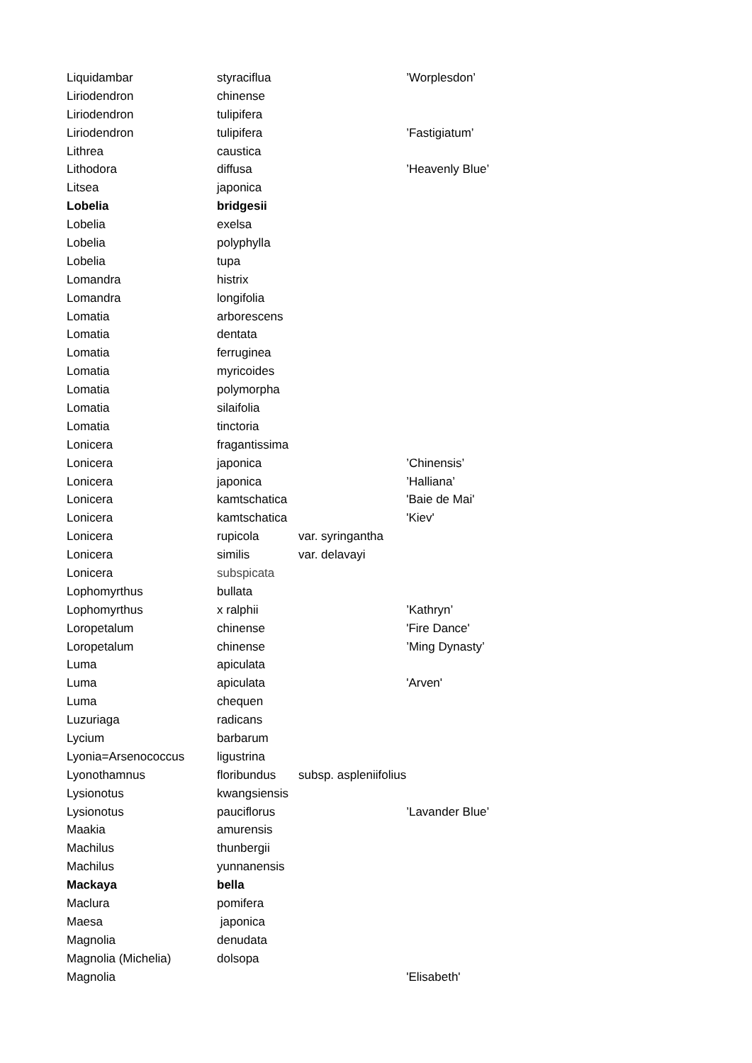| Liquidambar | styraciflua | | ’Worplesdon’ |
| Liriodendron | chinense | | |
| Liriodendron | tulipifera | | |
| Liriodendron | tulipifera | | ’Fastigiatum’ |
| Lithrea | caustica | | |
| Lithodora | diffusa | | ’Heavenly Blue’ |
| Litsea | japonica | | |
| Lobelia | bridgesii | | |
| Lobelia | exelsa | | |
| Lobelia | polyphylla | | |
| Lobelia | tupa | | |
| Lomandra | histrix | | |
| Lomandra | longifolia | | |
| Lomatia | arborescens | | |
| Lomatia | dentata | | |
| Lomatia | ferruginea | | |
| Lomatia | myricoides | | |
| Lomatia | polymorpha | | |
| Lomatia | silaifolia | | |
| Lomatia | tinctoria | | |
| Lonicera | fragantissima | | |
| Lonicera | japonica | | ’Chinensis’ |
| Lonicera | japonica | | ’Halliana’ |
| Lonicera | kamtschatica | | 'Baie de Mai' |
| Lonicera | kamtschatica | | 'Kiev' |
| Lonicera | rupicola | var. syringantha | |
| Lonicera | similis | var. delavayi | |
| Lonicera | subspicata | | |
| Lophomyrthus | bullata | | |
| Lophomyrthus | x ralphii | | ’Kathryn’ |
| Loropetalum | chinense | | 'Fire Dance' |
| Loropetalum | chinense | | ’Ming Dynasty’ |
| Luma | apiculata | | |
| Luma | apiculata | | 'Arven' |
| Luma | chequen | | |
| Luzuriaga | radicans | | |
| Lycium | barbarum | | |
| Lyonia=Arsenococcus | ligustrina | | |
| Lyonothamnus | floribundus | subsp. aspleniifolius | |
| Lysionotus | kwangsiensis | | |
| Lysionotus | pauciflorus | | ’Lavander Blue’ |
| Maakia | amurensis | | |
| Machilus | thunbergii | | |
| Machilus | yunnanensis | | |
| Mackaya | bella | | |
| Maclura | pomifera | | |
| Maesa | japonica | | |
| Magnolia | denudata | | |
| Magnolia (Michelia) | dolsopa | | |
| Magnolia | | | 'Elisabeth' |